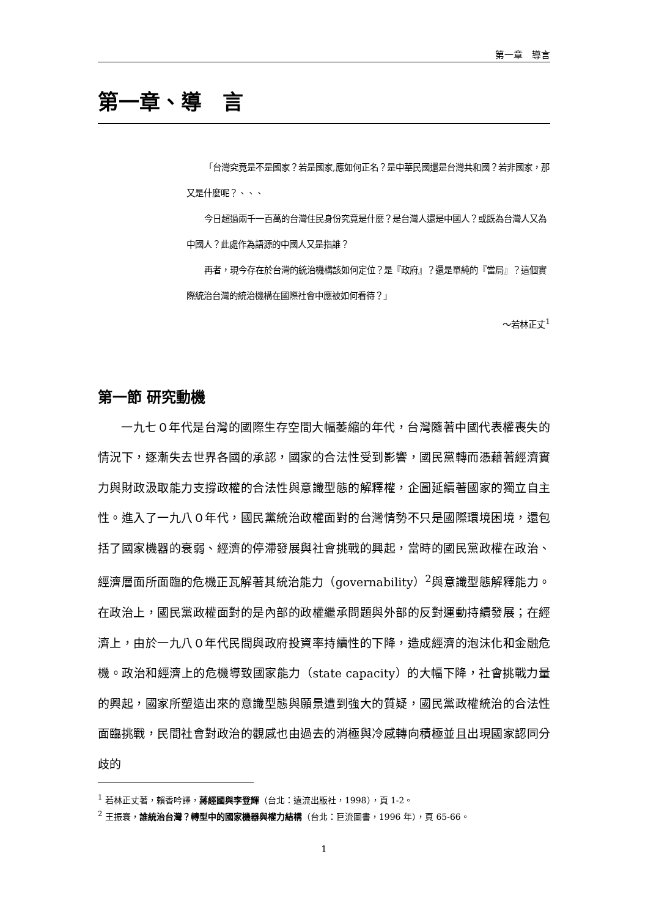第一章　導言
第一章、導　言
「台灣究竟是不是國家？若是國家,應如何正名？是中華民國還是台灣共和國？若非國家，那又是什麼呢？、、、
今日超過兩千一百萬的台灣住民身份究竟是什麼？是台灣人還是中國人？或既為台灣人又為中國人？此處作為語源的中國人又是指誰？
再者，現今存在於台灣的統治機構該如何定位？是『政府』？還是單純的『當局』？這個實際統治台灣的統治機構在國際社會中應被如何看待？」
～若林正丈<sup>1</sup>
第一節 研究動機
一九七０年代是台灣的國際生存空間大幅萎縮的年代，台灣隨著中國代表權喪失的情況下，逐漸失去世界各國的承認，國家的合法性受到影響，國民黨轉而憑藉著經濟實力與財政汲取能力支撐政權的合法性與意識型態的解釋權，企圖延續著國家的獨立自主性。進入了一九八０年代，國民黨統治政權面對的台灣情勢不只是國際環境困境，還包括了國家機器的衰弱、經濟的停滯發展與社會挑戰的興起，當時的國民黨政權在政治、經濟層面所面臨的危機正瓦解著其統治能力（governability）<sup>2</sup>與意識型態解釋能力。在政治上，國民黨政權面對的是內部的政權繼承問題與外部的反對運動持續發展；在經濟上，由於一九八０年代民間與政府投資率持續性的下降，造成經濟的泡沫化和金融危機。政治和經濟上的危機導致國家能力（state capacity）的大幅下降，社會挑戰力量的興起，國家所塑造出來的意識型態與願景遭到強大的質疑，國民黨政權統治的合法性面臨挑戰，民間社會對政治的觀感也由過去的消極與冷感轉向積極並且出現國家認同分歧的
<sup>1</sup> 若林正丈著，賴香吟譯，蔣經國與李登輝（台北：遠流出版社，1998），頁 1-2。
<sup>2</sup> 王振寰，誰統治台灣？轉型中的國家機器與權力結構（台北：巨流圖書，1996 年），頁 65-66。
1